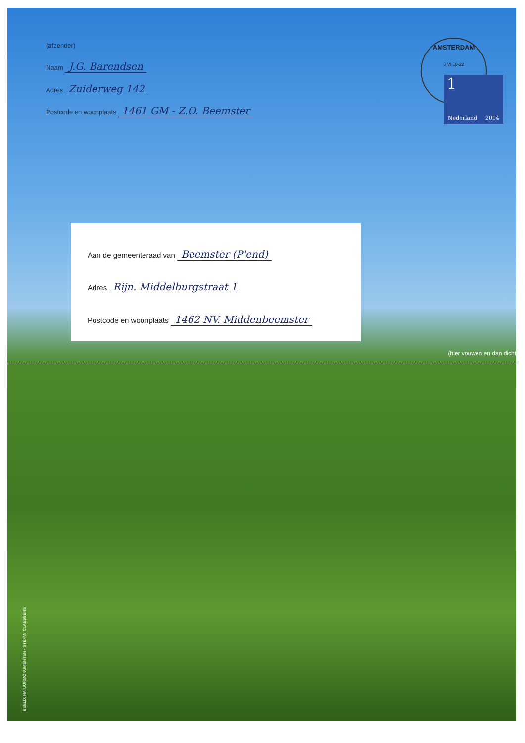(afzender)
Naam J.G. Barendsen
Adres Zuiderweg 142
Postcode en woonplaats 1461 GM - Z.O. Beemster
AMSTERDAM
6 VI 18-22
1
Nederland 2014
Aan de gemeenteraad van Beemster (P'end)
Adres Rijn. Middelburgstraat 1
Postcode en woonplaats 1462 NV. Middenbeemster
(hier vouwen en dan dicht
BEELD: NATUURMONUMENTEN - STEFAN CLAESSENS